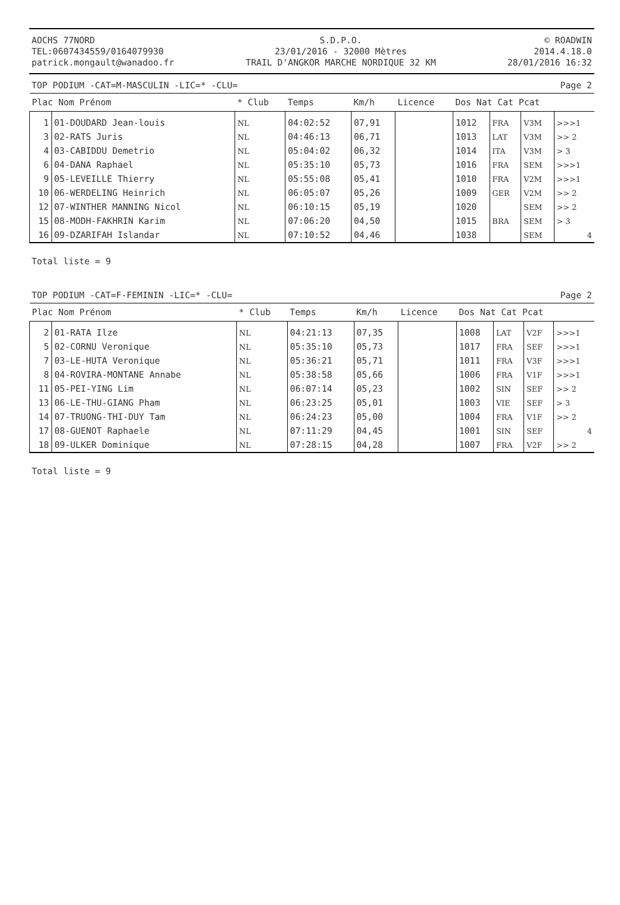AOCHS 77NORD
TEL:0607434559/0164079930
patrick.mongault@wanadoo.fr
S.D.P.O.
23/01/2016 - 32000 Mètres
TRAIL D'ANGKOR MARCHE NORDIQUE 32 KM
© ROADWIN
2014.4.18.0
28/01/2016 16:32
TOP PODIUM -CAT=M-MASCULIN -LIC=* -CLU= Page 2
| Plac Nom Prénom | | * Club | Temps | Km/h | Licence | Dos Nat Cat Pcat | | | |
| --- | --- | --- | --- | --- | --- | --- | --- | --- | --- |
| 1 | 01-DOUDARD Jean-louis | NL | 04:02:52 | 07,91 | | 1012 | FRA | V3M | >>>1 |
| 3 | 02-RATS Juris | NL | 04:46:13 | 06,71 | | 1013 | LAT | V3M | >> 2 |
| 4 | 03-CABIDDU Demetrio | NL | 05:04:02 | 06,32 | | 1014 | ITA | V3M | > 3 |
| 6 | 04-DANA Raphael | NL | 05:35:10 | 05,73 | | 1016 | FRA | SEM | >>>1 |
| 9 | 05-LEVEILLE Thierry | NL | 05:55:08 | 05,41 | | 1010 | FRA | V2M | >>>1 |
| 10 | 06-WERDELING Heinrich | NL | 06:05:07 | 05,26 | | 1009 | GER | V2M | >> 2 |
| 12 | 07-WINTHER MANNING Nicol | NL | 06:10:15 | 05,19 | | 1020 | | SEM | >> 2 |
| 15 | 08-MODH-FAKHRIN Karim | NL | 07:06:20 | 04,50 | | 1015 | BRA | SEM | > 3 |
| 16 | 09-DZARIFAH Islandar | NL | 07:10:52 | 04,46 | | 1038 | | SEM | 4 |
Total liste = 9
TOP PODIUM -CAT=F-FEMININ -LIC=* -CLU= Page 2
| Plac Nom Prénom | | * Club | Temps | Km/h | Licence | Dos Nat Cat Pcat | | | |
| --- | --- | --- | --- | --- | --- | --- | --- | --- | --- |
| 2 | 01-RATA Ilze | NL | 04:21:13 | 07,35 | | 1008 | LAT | V2F | >>>1 |
| 5 | 02-CORNU Veronique | NL | 05:35:10 | 05,73 | | 1017 | FRA | SEF | >>>1 |
| 7 | 03-LE-HUTA Veronique | NL | 05:36:21 | 05,71 | | 1011 | FRA | V3F | >>>1 |
| 8 | 04-ROVIRA-MONTANE Annabe | NL | 05:38:58 | 05,66 | | 1006 | FRA | V1F | >>>1 |
| 11 | 05-PEI-YING Lim | NL | 06:07:14 | 05,23 | | 1002 | SIN | SEF | >> 2 |
| 13 | 06-LE-THU-GIANG Pham | NL | 06:23:25 | 05,01 | | 1003 | VIE | SEF | > 3 |
| 14 | 07-TRUONG-THI-DUY Tam | NL | 06:24:23 | 05,00 | | 1004 | FRA | V1F | >> 2 |
| 17 | 08-GUENOT Raphaele | NL | 07:11:29 | 04,45 | | 1001 | SIN | SEF | 4 |
| 18 | 09-ULKER Dominique | NL | 07:28:15 | 04,28 | | 1007 | FRA | V2F | >> 2 |
Total liste = 9